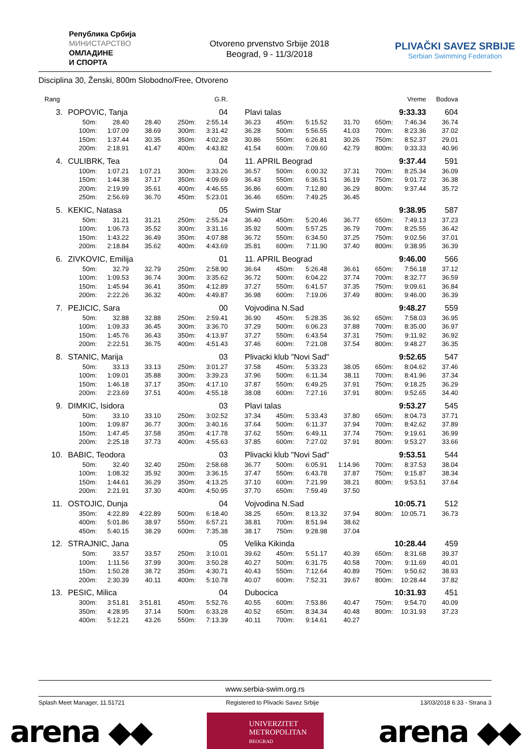Република Србија
МИНИСТАРСТВО
ОМЛАДИНЕ
И СПОРТА
Otvoreno prvenstvo Srbije 2018
Beograd, 9 - 11/3/2018
PLIVAČKI SAVEZ SRBIJE
Serbian Swimming Federation
Disciplina 30, Ženski, 800m Slobodno/Free, Otvoreno
| Rang | | | | | G.R. | | | | | | Vreme | Bodova |
| 3. | POPOVIC, Tanja | | | | 04 | Plavi talas | | | | | 9:33.33 | 604 |
| | 50m: | 28.40 | 28.40 | 250m: | 2:55.14 | 36.23 | 450m: | 5:15.52 | 31.70 | 650m: | 7:46.34 | 36.74 |
| | 100m: | 1:07.09 | 38.69 | 300m: | 3:31.42 | 36.28 | 500m: | 5:56.55 | 41.03 | 700m: | 8:23.36 | 37.02 |
| | 150m: | 1:37.44 | 30.35 | 350m: | 4:02.28 | 30.86 | 550m: | 6:26.81 | 30.26 | 750m: | 8:52.37 | 29.01 |
| | 200m: | 2:18.91 | 41.47 | 400m: | 4:43.82 | 41.54 | 600m: | 7:09.60 | 42.79 | 800m: | 9:33.33 | 40.96 |
| 4. | CULIBRK, Tea | | | | 04 | 11. APRIL Beograd | | | | | 9:37.44 | 591 |
| | 100m: | 1:07.21 | 1:07.21 | 300m: | 3:33.26 | 36.57 | 500m: | 6:00.32 | 37.31 | 700m: | 8:25.34 | 36.09 |
| | 150m: | 1:44.38 | 37.17 | 350m: | 4:09.69 | 36.43 | 550m: | 6:36.51 | 36.19 | 750m: | 9:01.72 | 36.38 |
| | 200m: | 2:19.99 | 35.61 | 400m: | 4:46.55 | 36.86 | 600m: | 7:12.80 | 36.29 | 800m: | 9:37.44 | 35.72 |
| | 250m: | 2:56.69 | 36.70 | 450m: | 5:23.01 | 36.46 | 650m: | 7:49.25 | 36.45 | | | |
| 5. | KEKIC, Natasa | | | | 05 | Swim Star | | | | | 9:38.95 | 587 |
| | 50m: | 31.21 | 31.21 | 250m: | 2:55.24 | 36.40 | 450m: | 5:20.46 | 36.77 | 650m: | 7:49.13 | 37.23 |
| | 100m: | 1:06.73 | 35.52 | 300m: | 3:31.16 | 35.92 | 500m: | 5:57.25 | 36.79 | 700m: | 8:25.55 | 36.42 |
| | 150m: | 1:43.22 | 36.49 | 350m: | 4:07.88 | 36.72 | 550m: | 6:34.50 | 37.25 | 750m: | 9:02.56 | 37.01 |
| | 200m: | 2:18.84 | 35.62 | 400m: | 4:43.69 | 35.81 | 600m: | 7:11.90 | 37.40 | 800m: | 9:38.95 | 36.39 |
| 6. | ZIVKOVIC, Emilija | | | | 01 | 11. APRIL Beograd | | | | | 9:46.00 | 566 |
| | 50m: | 32.79 | 32.79 | 250m: | 2:58.90 | 36.64 | 450m: | 5:26.48 | 36.61 | 650m: | 7:56.18 | 37.12 |
| | 100m: | 1:09.53 | 36.74 | 300m: | 3:35.62 | 36.72 | 500m: | 6:04.22 | 37.74 | 700m: | 8:32.77 | 36.59 |
| | 150m: | 1:45.94 | 36.41 | 350m: | 4:12.89 | 37.27 | 550m: | 6:41.57 | 37.35 | 750m: | 9:09.61 | 36.84 |
| | 200m: | 2:22.26 | 36.32 | 400m: | 4:49.87 | 36.98 | 600m: | 7:19.06 | 37.49 | 800m: | 9:46.00 | 36.39 |
| 7. | PEJICIC, Sara | | | | 00 | Vojvodina N.Sad | | | | | 9:48.27 | 559 |
| | 50m: | 32.88 | 32.88 | 250m: | 2:59.41 | 36.90 | 450m: | 5:28.35 | 36.92 | 650m: | 7:58.03 | 36.95 |
| | 100m: | 1:09.33 | 36.45 | 300m: | 3:36.70 | 37.29 | 500m: | 6:06.23 | 37.88 | 700m: | 8:35.00 | 36.97 |
| | 150m: | 1:45.76 | 36.43 | 350m: | 4:13.97 | 37.27 | 550m: | 6:43.54 | 37.31 | 750m: | 9:11.92 | 36.92 |
| | 200m: | 2:22.51 | 36.75 | 400m: | 4:51.43 | 37.46 | 600m: | 7:21.08 | 37.54 | 800m: | 9:48.27 | 36.35 |
| 8. | STANIC, Marija | | | | 03 | Plivacki klub "Novi Sad" | | | | | 9:52.65 | 547 |
| | 50m: | 33.13 | 33.13 | 250m: | 3:01.27 | 37.58 | 450m: | 5:33.23 | 38.05 | 650m: | 8:04.62 | 37.46 |
| | 100m: | 1:09.01 | 35.88 | 300m: | 3:39.23 | 37.96 | 500m: | 6:11.34 | 38.11 | 700m: | 8:41.96 | 37.34 |
| | 150m: | 1:46.18 | 37.17 | 350m: | 4:17.10 | 37.87 | 550m: | 6:49.25 | 37.91 | 750m: | 9:18.25 | 36.29 |
| | 200m: | 2:23.69 | 37.51 | 400m: | 4:55.18 | 38.08 | 600m: | 7:27.16 | 37.91 | 800m: | 9:52.65 | 34.40 |
| 9. | DIMKIC, Isidora | | | | 03 | Plavi talas | | | | | 9:53.27 | 545 |
| | 50m: | 33.10 | 33.10 | 250m: | 3:02.52 | 37.34 | 450m: | 5:33.43 | 37.80 | 650m: | 8:04.73 | 37.71 |
| | 100m: | 1:09.87 | 36.77 | 300m: | 3:40.16 | 37.64 | 500m: | 6:11.37 | 37.94 | 700m: | 8:42.62 | 37.89 |
| | 150m: | 1:47.45 | 37.58 | 350m: | 4:17.78 | 37.62 | 550m: | 6:49.11 | 37.74 | 750m: | 9:19.61 | 36.99 |
| | 200m: | 2:25.18 | 37.73 | 400m: | 4:55.63 | 37.85 | 600m: | 7:27.02 | 37.91 | 800m: | 9:53.27 | 33.66 |
| 10. | BABIC, Teodora | | | | 03 | Plivacki klub "Novi Sad" | | | | | 9:53.51 | 544 |
| | 50m: | 32.40 | 32.40 | 250m: | 2:58.68 | 36.77 | 500m: | 6:05.91 | 1:14.96 | 700m: | 8:37.53 | 38.04 |
| | 100m: | 1:08.32 | 35.92 | 300m: | 3:36.15 | 37.47 | 550m: | 6:43.78 | 37.87 | 750m: | 9:15.87 | 38.34 |
| | 150m: | 1:44.61 | 36.29 | 350m: | 4:13.25 | 37.10 | 600m: | 7:21.99 | 38.21 | 800m: | 9:53.51 | 37.64 |
| | 200m: | 2:21.91 | 37.30 | 400m: | 4:50.95 | 37.70 | 650m: | 7:59.49 | 37.50 | | | |
| 11. | OSTOJIC, Dunja | | | | 04 | Vojvodina N.Sad | | | | | 10:05.71 | 512 |
| | 350m: | 4:22.89 | 4:22.89 | 500m: | 6:18.40 | 38.25 | 650m: | 8:13.32 | 37.94 | 800m: | 10:05.71 | 36.73 |
| | 400m: | 5:01.86 | 38.97 | 550m: | 6:57.21 | 38.81 | 700m: | 8:51.94 | 38.62 | | | |
| | 450m: | 5:40.15 | 38.29 | 600m: | 7:35.38 | 38.17 | 750m: | 9:28.98 | 37.04 | | | |
| 12. | STRAJNIC, Jana | | | | 05 | Velika Kikinda | | | | | 10:28.44 | 459 |
| | 50m: | 33.57 | 33.57 | 250m: | 3:10.01 | 39.62 | 450m: | 5:51.17 | 40.39 | 650m: | 8:31.68 | 39.37 |
| | 100m: | 1:11.56 | 37.99 | 300m: | 3:50.28 | 40.27 | 500m: | 6:31.75 | 40.58 | 700m: | 9:11.69 | 40.01 |
| | 150m: | 1:50.28 | 38.72 | 350m: | 4:30.71 | 40.43 | 550m: | 7:12.64 | 40.89 | 750m: | 9:50.62 | 38.93 |
| | 200m: | 2:30.39 | 40.11 | 400m: | 5:10.78 | 40.07 | 600m: | 7:52.31 | 39.67 | 800m: | 10:28.44 | 37.82 |
| 13. | PESIC, Milica | | | | 04 | Dubocica | | | | | 10:31.93 | 451 |
| | 300m: | 3:51.81 | 3:51.81 | 450m: | 5:52.76 | 40.55 | 600m: | 7:53.86 | 40.47 | 750m: | 9:54.70 | 40.09 |
| | 350m: | 4:28.95 | 37.14 | 500m: | 6:33.28 | 40.52 | 650m: | 8:34.34 | 40.48 | 800m: | 10:31.93 | 37.23 |
| | 400m: | 5:12.21 | 43.26 | 550m: | 7:13.39 | 40.11 | 700m: | 9:14.61 | 40.27 | | | |
www.serbia-swim.org.rs
Splash Meet Manager, 11.51721 Registered to Plivacki Savez Srbije 13/03/2018 6:33 - Strana 3
arena ◆◆
UNIVERZITET
METROPOLITAN
BEOGRAD
arena ◆◆